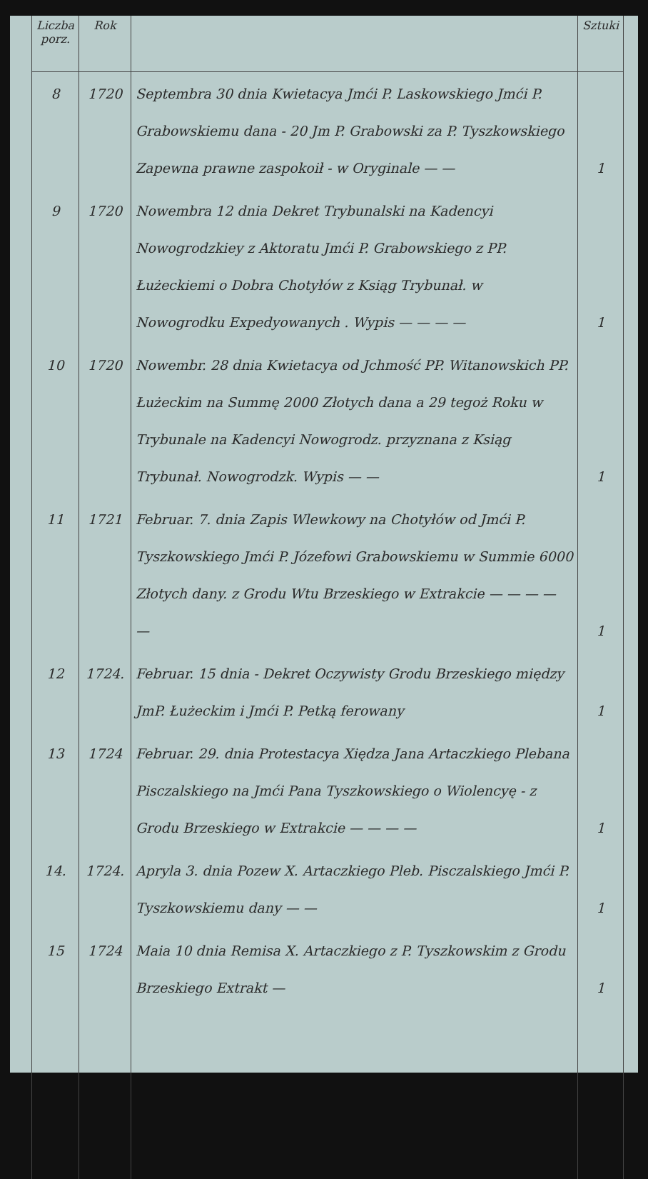| Liczba porz. | Rok | | Sztuki |
| --- | --- | --- | --- |
| 8 | 1720 | Septembra 30 dnia Kwietacya Jmći P. Laskowskiego Jmći P. Grabowskiemu dana - 20 Jm P. Grabowski za P. Tyszkowskiego Zapewna prawne zaspokoił - w Oryginale — — | 1 |
| 9 | 1720 | Nowembra 12 dnia Dekret Trybunalski na Kadencyi Nowogrodzkiey z Aktoratu Jmći P. Grabowskiego z PP. Łużeckiemi o Dobra Chotyłów z Ksiąg Trybunał. w Nowogrodku Expedyowanych . Wypis — — — — | 1 |
| 10 | 1720 | Nowembr. 28 dnia Kwietacya od Jchmość PP. Witanowskich PP. Łużeckim na Summę 2000 Złotych dana a 29 tegoż Roku w Trybunale na Kadencyi Nowogrodz. przyznana z Ksiąg Trybunał. Nowogrodzk. Wypis — — | 1 |
| 11 | 1721 | Februar. 7. dnia Zapis Wlewkowy na Chotyłów od Jmći P. Tyszkowskiego Jmći P. Józefowi Grabowskiemu w Summie 6000 Złotych dany. z Grodu Wtu Brzeskiego w Extrakcie — — — — — | 1 |
| 12 | 1724. | Februar. 15 dnia - Dekret Oczywisty Grodu Brzeskiego między JmP. Łużeckim i Jmći P. Petką ferowany | 1 |
| 13 | 1724 | Februar. 29. dnia Protestacya Xiędza Jana Artaczkiego Plebana Pisczalskiego na Jmći Pana Tyszkowskiego o Wiolencyę - z Grodu Brzeskiego w Extrakcie — — — — | 1 |
| 14. | 1724. | Apryla 3. dnia Pozew X. Artaczkiego Pleb. Pisczalskiego Jmći P. Tyszkowskiemu dany — — | 1 |
| 15 | 1724 | Maia 10 dnia Remisa X. Artaczkiego z P. Tyszkowskim z Grodu Brzeskiego Extrakt — | 1 |